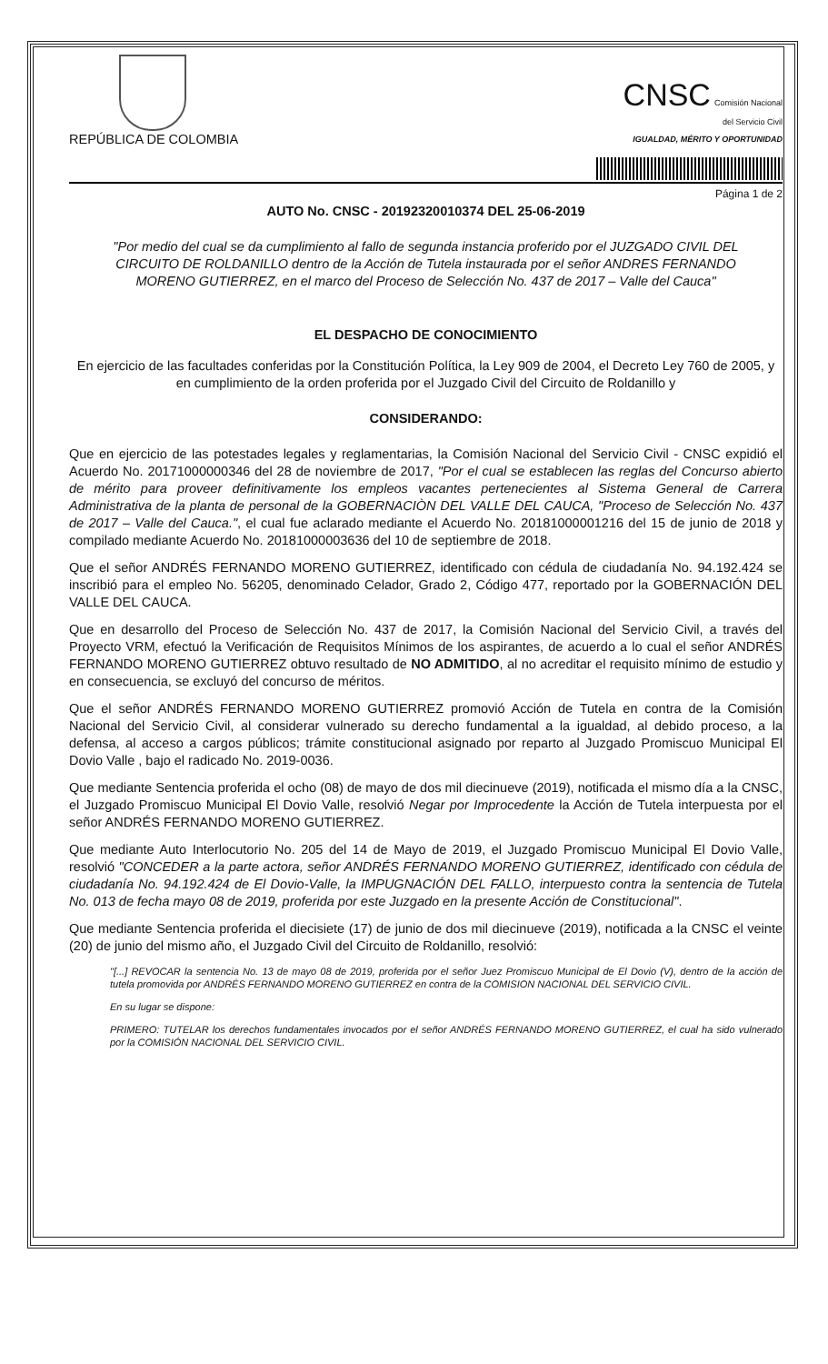REPÚBLICA DE COLOMBIA
CNSC Comisión Nacional
del Servicio Civil
IGUALDAD, MÉRITO Y OPORTUNIDAD
Página 1 de 2
AUTO No. CNSC - 20192320010374 DEL 25-06-2019
"Por medio del cual se da cumplimiento al fallo de segunda instancia proferido por el JUZGADO CIVIL DEL CIRCUITO DE ROLDANILLO dentro de la Acción de Tutela instaurada por el señor ANDRES FERNANDO MORENO GUTIERREZ, en el marco del Proceso de Selección No. 437 de 2017 – Valle del Cauca"
EL DESPACHO DE CONOCIMIENTO
En ejercicio de las facultades conferidas por la Constitución Política, la Ley 909 de 2004, el Decreto Ley 760 de 2005, y en cumplimiento de la orden proferida por el Juzgado Civil del Circuito de Roldanillo y
CONSIDERANDO:
Que en ejercicio de las potestades legales y reglamentarias, la Comisión Nacional del Servicio Civil - CNSC expidió el Acuerdo No. 20171000000346 del 28 de noviembre de 2017, "Por el cual se establecen las reglas del Concurso abierto de mérito para proveer definitivamente los empleos vacantes pertenecientes al Sistema General de Carrera Administrativa de la planta de personal de la GOBERNACIÒN DEL VALLE DEL CAUCA, "Proceso de Selección No. 437 de 2017 – Valle del Cauca.", el cual fue aclarado mediante el Acuerdo No. 20181000001216 del 15 de junio de 2018 y compilado mediante Acuerdo No. 20181000003636 del 10 de septiembre de 2018.
Que el señor ANDRÉS FERNANDO MORENO GUTIERREZ, identificado con cédula de ciudadanía No. 94.192.424 se inscribió para el empleo No. 56205, denominado Celador, Grado 2, Código 477, reportado por la GOBERNACIÓN DEL VALLE DEL CAUCA.
Que en desarrollo del Proceso de Selección No. 437 de 2017, la Comisión Nacional del Servicio Civil, a través del Proyecto VRM, efectuó la Verificación de Requisitos Mínimos de los aspirantes, de acuerdo a lo cual el señor ANDRÉS FERNANDO MORENO GUTIERREZ obtuvo resultado de NO ADMITIDO, al no acreditar el requisito mínimo de estudio y en consecuencia, se excluyó del concurso de méritos.
Que el señor ANDRÉS FERNANDO MORENO GUTIERREZ promovió Acción de Tutela en contra de la Comisión Nacional del Servicio Civil, al considerar vulnerado su derecho fundamental a la igualdad, al debido proceso, a la defensa, al acceso a cargos públicos; trámite constitucional asignado por reparto al Juzgado Promiscuo Municipal El Dovio Valle , bajo el radicado No. 2019-0036.
Que mediante Sentencia proferida el ocho (08) de mayo de dos mil diecinueve (2019), notificada el mismo día a la CNSC, el Juzgado Promiscuo Municipal El Dovio Valle, resolvió Negar por Improcedente la Acción de Tutela interpuesta por el señor ANDRÉS FERNANDO MORENO GUTIERREZ.
Que mediante Auto Interlocutorio No. 205 del 14 de Mayo de 2019, el Juzgado Promiscuo Municipal El Dovio Valle, resolvió "CONCEDER a la parte actora, señor ANDRÉS FERNANDO MORENO GUTIERREZ, identificado con cédula de ciudadanía No. 94.192.424 de El Dovio-Valle, la IMPUGNACIÓN DEL FALLO, interpuesto contra la sentencia de Tutela No. 013 de fecha mayo 08 de 2019, proferida por este Juzgado en la presente Acción de Constitucional".
Que mediante Sentencia proferida el diecisiete (17) de junio de dos mil diecinueve (2019), notificada a la CNSC el veinte (20) de junio del mismo año, el Juzgado Civil del Circuito de Roldanillo, resolvió:
"[...] REVOCAR la sentencia No. 13 de mayo 08 de 2019, proferida por el señor Juez Promiscuo Municipal de El Dovio (V), dentro de la acción de tutela promovida por ANDRÉS FERNANDO MORENO GUTIERREZ en contra de la COMISION NACIONAL DEL SERVICIO CIVIL.
En su lugar se dispone:
PRIMERO: TUTELAR los derechos fundamentales invocados por el señor ANDRÉS FERNANDO MORENO GUTIERREZ, el cual ha sido vulnerado por la COMISIÓN NACIONAL DEL SERVICIO CIVIL.